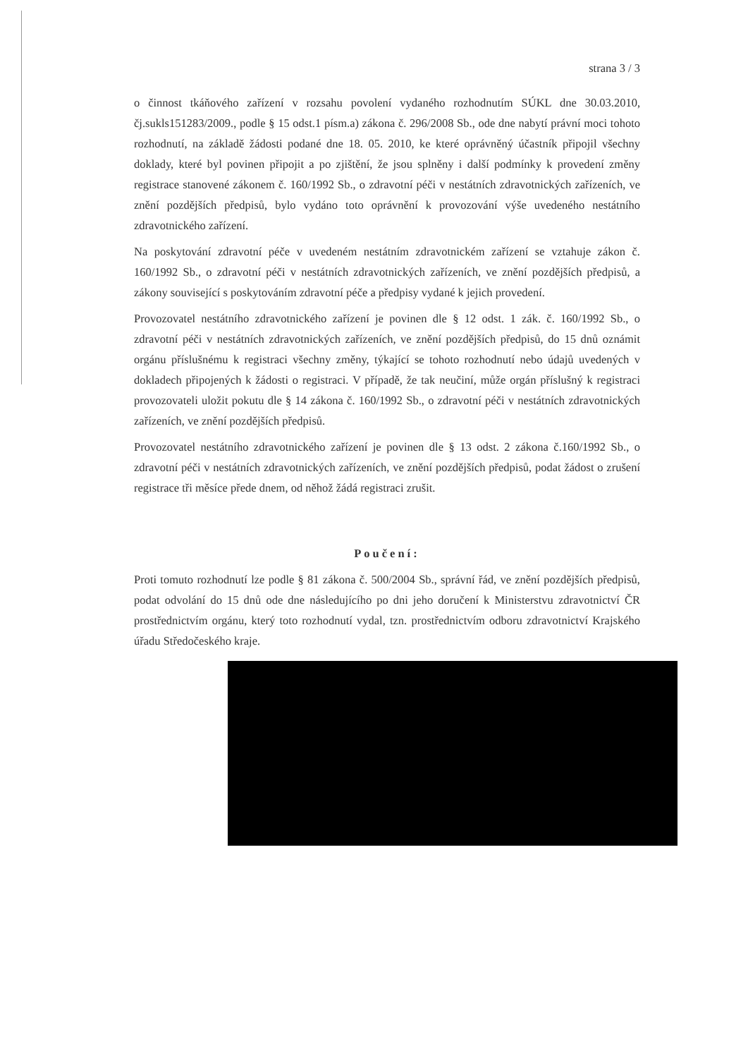strana 3 / 3
o činnost tkáňového zařízení v rozsahu povolení vydaného rozhodnutím SÚKL dne 30.03.2010, čj.sukls151283/2009., podle § 15 odst.1 písm.a) zákona č. 296/2008 Sb., ode dne nabytí právní moci tohoto rozhodnutí, na základě žádosti podané dne 18. 05. 2010, ke které oprávněný účastník připojil všechny doklady, které byl povinen připojit a po zjištění, že jsou splněny i další podmínky k provedení změny registrace stanovené zákonem č. 160/1992 Sb., o zdravotní péči v nestátních zdravotnických zařízeních, ve znění pozdějších předpisů, bylo vydáno toto oprávnění k provozování výše uvedeného nestátního zdravotnického zařízení.
Na poskytování zdravotní péče v uvedeném nestátním zdravotnickém zařízení se vztahuje zákon č. 160/1992 Sb., o zdravotní péči v nestátních zdravotnických zařízeních, ve znění pozdějších předpisů, a zákony související s poskytováním zdravotní péče a předpisy vydané k jejich provedení.
Provozovatel nestátního zdravotnického zařízení je povinen dle § 12 odst. 1 zák. č. 160/1992 Sb., o zdravotní péči v nestátních zdravotnických zařízeních, ve znění pozdějších předpisů, do 15 dnů oznámit orgánu příslušnému k registraci všechny změny, týkající se tohoto rozhodnutí nebo údajů uvedených v dokladech připojených k žádosti o registraci. V případě, že tak neučiní, může orgán příslušný k registraci provozovateli uložit pokutu dle § 14 zákona č. 160/1992 Sb., o zdravotní péči v nestátních zdravotnických zařízeních, ve znění pozdějších předpisů.
Provozovatel nestátního zdravotnického zařízení je povinen dle § 13 odst. 2 zákona č.160/1992 Sb., o zdravotní péči v nestátních zdravotnických zařízeních, ve znění pozdějších předpisů, podat žádost o zrušení registrace tři měsíce přede dnem, od něhož žádá registraci zrušit.
Poučení:
Proti tomuto rozhodnutí lze podle § 81 zákona č. 500/2004 Sb., správní řád, ve znění pozdějších předpisů, podat odvolání do 15 dnů ode dne následujícího po dni jeho doručení k Ministerstvu zdravotnictví ČR prostřednictvím orgánu, který toto rozhodnutí vydal, tzn. prostřednictvím odboru zdravotnictví Krajského úřadu Středočeského kraje.